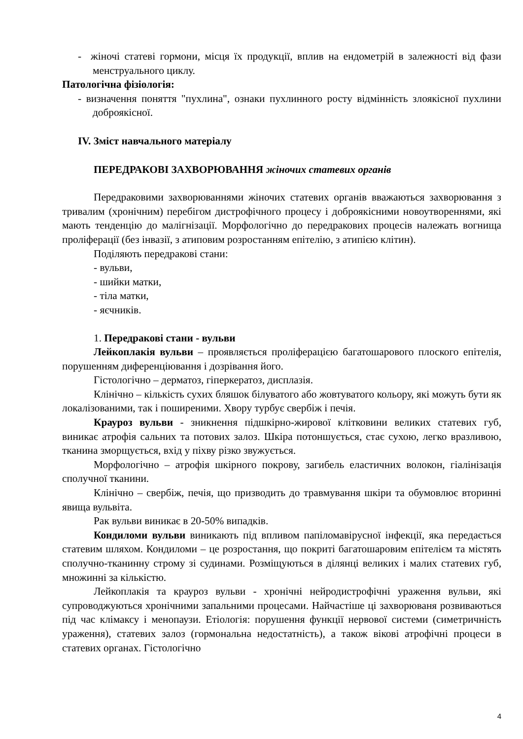- жіночі статеві гормони, місця їх продукції, вплив на ендометрій в залежності від фази менструального циклу.
Патологічна фізіологія:
- визначення поняття "пухлина", ознаки пухлинного росту відмінність злоякісної пухлини доброякісної.
IV. Зміст навчального матеріалу
ПЕРЕДРАКОВІ ЗАХВОРЮВАННЯ жіночих статевих органів
Передраковими захворюваннями жіночих статевих органів вважаються захворювання з тривалим (хронічним) перебігом дистрофічного процесу і доброякісними новоутвореннями, які мають тенденцію до малігнізації. Морфологічно до передракових процесів належать вогнища проліферації (без інвазії, з атиповим розростанням епітелію, з атипією клітин).
Поділяють передракові стани:
- вульви,
- шийки матки,
- тіла матки,
- яєчників.
1. Передракові стани - вульви
Лейкоплакія вульви – проявляється проліферацією багатошарового плоского епітелія, порушенням диференціювання і дозрівання його.
Гістологічно – дерматоз, гіперкератоз, дисплазія.
Клінічно – кількість сухих бляшок білуватого або жовтуватого кольору, які можуть бути як локалізованими, так і поширеними. Хвору турбує свербіж і печія.
Крауроз вульви - зникнення підшкірно-жирової клітковини великих статевих губ, виникає атрофія сальних та потових залоз. Шкіра потоншується, стає сухою, легко вразливою, тканина зморщується, вхід у піхву різко звужується.
Морфологічно – атрофія шкірного покрову, загибель еластичних волокон, гіалінізація сполучної тканини.
Клінічно – свербіж, печія, що призводить до травмування шкіри та обумовлює вторинні явища вульвіта.
Рак вульви виникає в 20-50% випадків.
Кондиломи вульви виникають під впливом папіломавірусної інфекції, яка передається статевим шляхом. Кондиломи – це розростання, що покриті багатошаровим епітелієм та містять сполучно-тканинну строму зі судинами. Розміщуються в ділянці великих і малих статевих губ, множинні за кількістю.
Лейкоплакія та крауроз вульви - хронічні нейродистрофічні ураження вульви, які супроводжуються хронічними запальними процесами. Найчастіше ці захворюваня розвиваються під час клімаксу і менопаузи. Етіологія: порушення функції нервової системи (симетричність ураження), статевих залоз (гормональна недостатність), а також вікові атрофічні процеси в статевих органах. Гістологічно
4